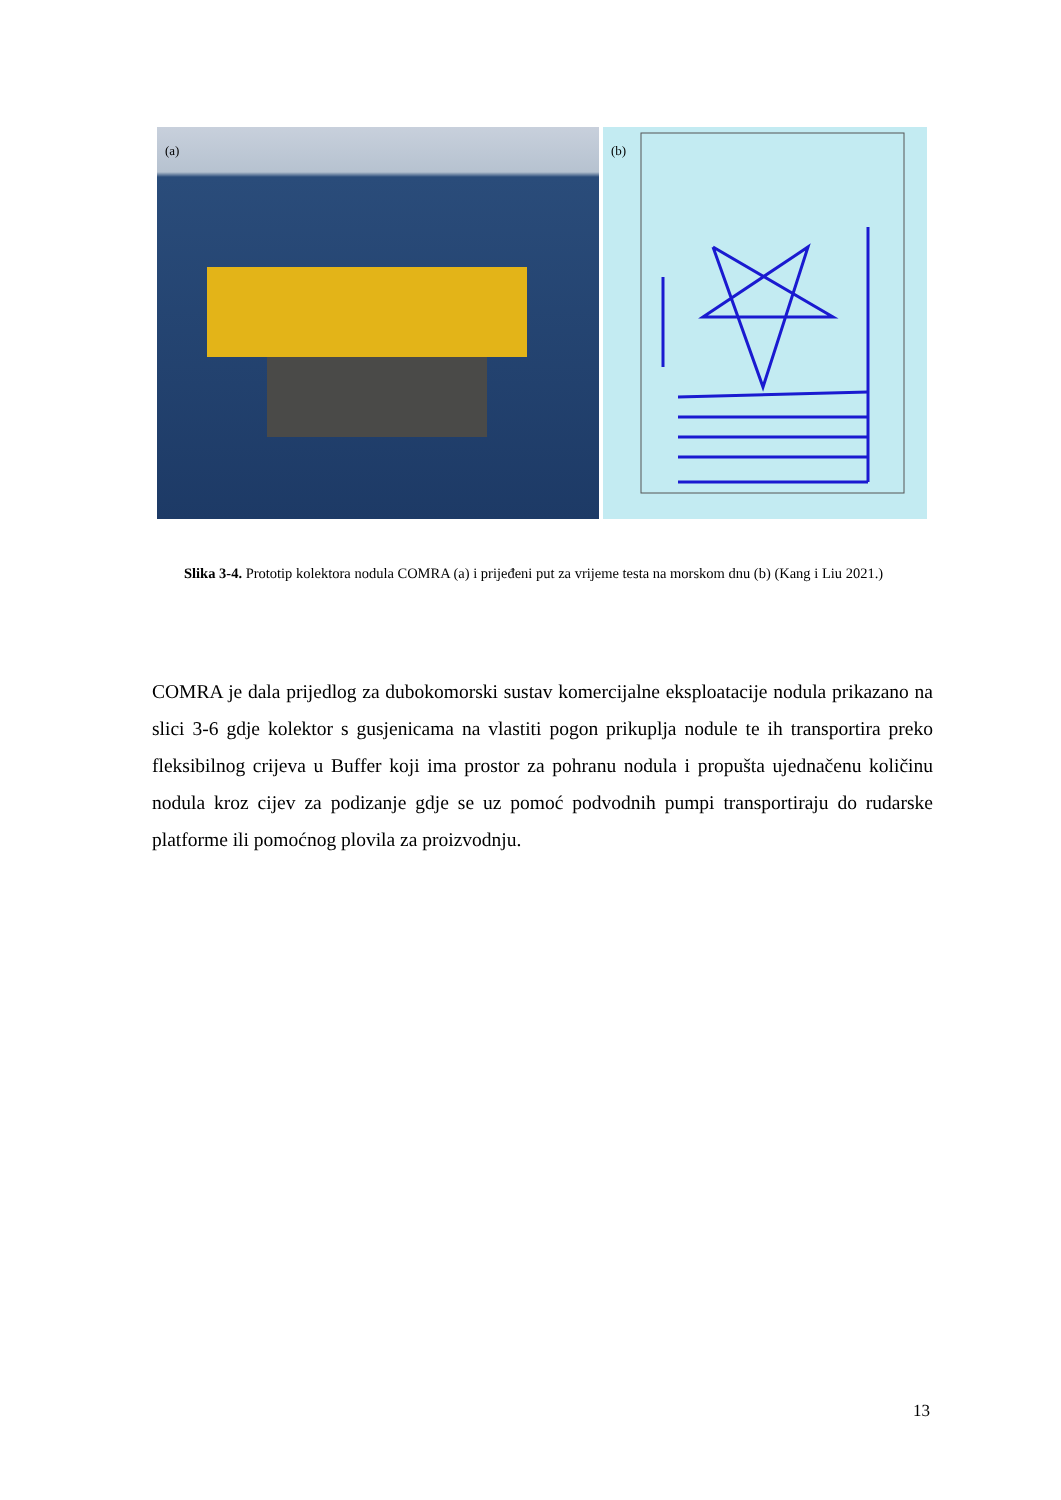(a)
(b)
Slika 3-4. Prototip kolektora nodula COMRA (a) i prijeđeni put za vrijeme testa na morskom dnu (b) (Kang i Liu 2021.)
COMRA je dala prijedlog za dubokomorski sustav komercijalne eksploatacije nodula prikazano na slici 3-6 gdje kolektor s gusjenicama na vlastiti pogon prikuplja nodule te ih transportira preko fleksibilnog crijeva u Buffer koji ima prostor za pohranu nodula i propušta ujednačenu količinu nodula kroz cijev za podizanje gdje se uz pomoć podvodnih pumpi transportiraju do rudarske platforme ili pomoćnog plovila za proizvodnju.
13